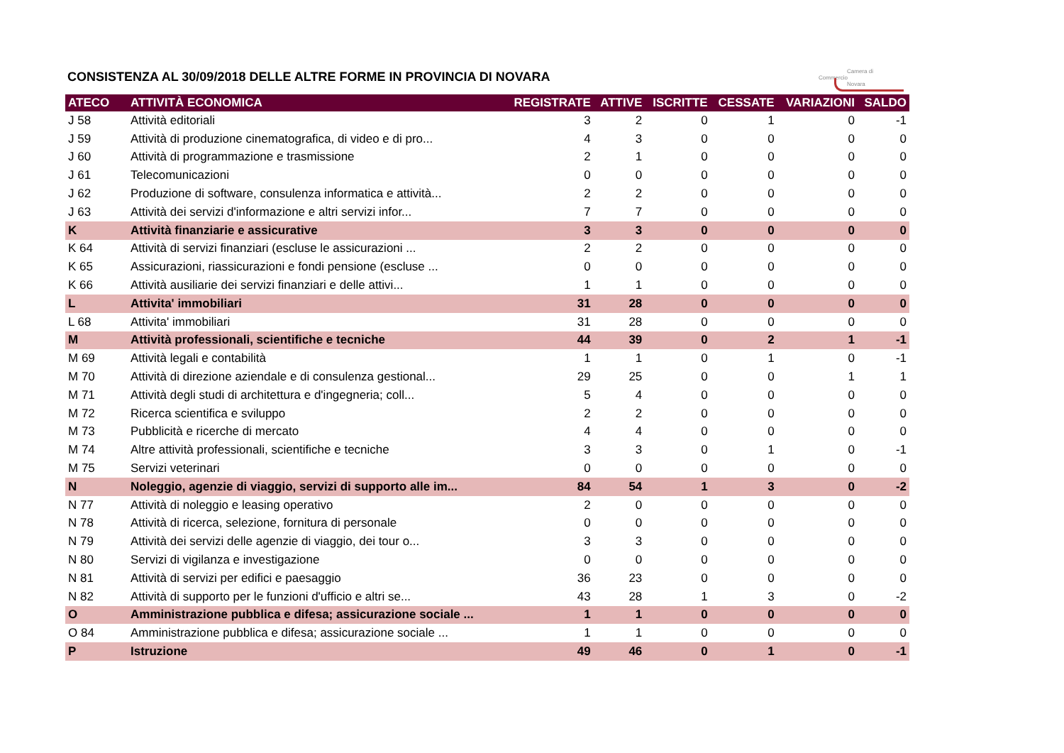Camera di Commercio
Novara
CONSISTENZA AL 30/09/2018 DELLE ALTRE FORME IN PROVINCIA DI NOVARA
| ATECO | ATTIVITÀ ECONOMICA | REGISTRATE | ATTIVE | ISCRITTE | CESSATE | VARIAZIONI | SALDO |
| --- | --- | --- | --- | --- | --- | --- | --- |
| J 58 | Attività editoriali | 3 | 2 | 0 | 1 | 0 | -1 |
| J 59 | Attività di produzione cinematografica, di video e di pro... | 4 | 3 | 0 | 0 | 0 | 0 |
| J 60 | Attività di programmazione e trasmissione | 2 | 1 | 0 | 0 | 0 | 0 |
| J 61 | Telecomunicazioni | 0 | 0 | 0 | 0 | 0 | 0 |
| J 62 | Produzione di software, consulenza informatica e attività... | 2 | 2 | 0 | 0 | 0 | 0 |
| J 63 | Attività dei servizi d'informazione e altri servizi infor... | 7 | 7 | 0 | 0 | 0 | 0 |
| K | Attività finanziarie e assicurative | 3 | 3 | 0 | 0 | 0 | 0 |
| K 64 | Attività di servizi finanziari (escluse le assicurazioni ... | 2 | 2 | 0 | 0 | 0 | 0 |
| K 65 | Assicurazioni, riassicurazioni e fondi pensione (escluse ... | 0 | 0 | 0 | 0 | 0 | 0 |
| K 66 | Attività ausiliarie dei servizi finanziari e delle attivi... | 1 | 1 | 0 | 0 | 0 | 0 |
| L | Attivita' immobiliari | 31 | 28 | 0 | 0 | 0 | 0 |
| L 68 | Attivita' immobiliari | 31 | 28 | 0 | 0 | 0 | 0 |
| M | Attività professionali, scientifiche e tecniche | 44 | 39 | 0 | 2 | 1 | -1 |
| M 69 | Attività legali e contabilità | 1 | 1 | 0 | 1 | 0 | -1 |
| M 70 | Attività di direzione aziendale e di consulenza gestional... | 29 | 25 | 0 | 0 | 1 | 1 |
| M 71 | Attività degli studi di architettura e d'ingegneria; coll... | 5 | 4 | 0 | 0 | 0 | 0 |
| M 72 | Ricerca scientifica e sviluppo | 2 | 2 | 0 | 0 | 0 | 0 |
| M 73 | Pubblicità e ricerche di mercato | 4 | 4 | 0 | 0 | 0 | 0 |
| M 74 | Altre attività professionali, scientifiche e tecniche | 3 | 3 | 0 | 1 | 0 | -1 |
| M 75 | Servizi veterinari | 0 | 0 | 0 | 0 | 0 | 0 |
| N | Noleggio, agenzie di viaggio, servizi di supporto alle im... | 84 | 54 | 1 | 3 | 0 | -2 |
| N 77 | Attività di noleggio e leasing operativo | 2 | 0 | 0 | 0 | 0 | 0 |
| N 78 | Attività di ricerca, selezione, fornitura di personale | 0 | 0 | 0 | 0 | 0 | 0 |
| N 79 | Attività dei servizi delle agenzie di viaggio, dei tour o... | 3 | 3 | 0 | 0 | 0 | 0 |
| N 80 | Servizi di vigilanza e investigazione | 0 | 0 | 0 | 0 | 0 | 0 |
| N 81 | Attività di servizi per edifici e paesaggio | 36 | 23 | 0 | 0 | 0 | 0 |
| N 82 | Attività di supporto per le funzioni d'ufficio e altri se... | 43 | 28 | 1 | 3 | 0 | -2 |
| O | Amministrazione pubblica e difesa; assicurazione sociale ... | 1 | 1 | 0 | 0 | 0 | 0 |
| O 84 | Amministrazione pubblica e difesa; assicurazione sociale ... | 1 | 1 | 0 | 0 | 0 | 0 |
| P | Istruzione | 49 | 46 | 0 | 1 | 0 | -1 |